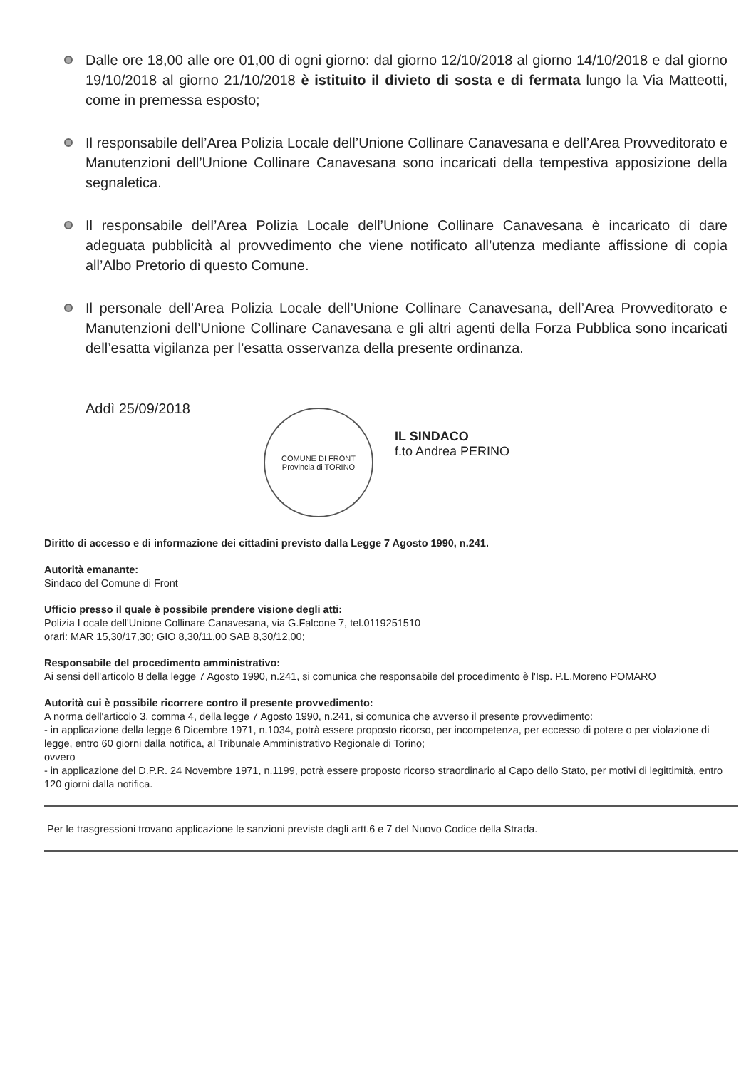Dalle ore 18,00 alle ore 01,00 di ogni giorno: dal giorno 12/10/2018 al giorno 14/10/2018 e dal giorno 19/10/2018 al giorno 21/10/2018 è istituito il divieto di sosta e di fermata lungo la Via Matteotti, come in premessa esposto;
Il responsabile dell’Area Polizia Locale dell’Unione Collinare Canavesana e dell’Area Provveditorato e Manutenzioni dell’Unione Collinare Canavesana sono incaricati della tempestiva apposizione della segnaletica.
Il responsabile dell’Area Polizia Locale dell’Unione Collinare Canavesana è incaricato di dare adeguata pubblicità al provvedimento che viene notificato all’utenza mediante affissione di copia all’Albo Pretorio di questo Comune.
Il personale dell’Area Polizia Locale dell’Unione Collinare Canavesana, dell’Area Provveditorato e Manutenzioni dell’Unione Collinare Canavesana e gli altri agenti della Forza Pubblica sono incaricati dell’esatta vigilanza per l’esatta osservanza della presente ordinanza.
Addì 25/09/2018
COMUNE DI FRONT
Provincia di TORINO
IL SINDACO
f.to Andrea PERINO
Diritto di accesso e di informazione dei cittadini previsto dalla Legge 7 Agosto 1990, n.241.
Autorità emanante:
Sindaco del Comune di Front
Ufficio presso il quale è possibile prendere visione degli atti:
Polizia Locale dell'Unione Collinare Canavesana, via G.Falcone 7, tel.0119251510
orari: MAR 15,30/17,30; GIO 8,30/11,00 SAB 8,30/12,00;
Responsabile del procedimento amministrativo:
Ai sensi dell'articolo 8 della legge 7 Agosto 1990, n.241, si comunica che responsabile del procedimento è l'Isp. P.L.Moreno POMARO
Autorità cui è possibile ricorrere contro il presente provvedimento:
A norma dell'articolo 3, comma 4, della legge 7 Agosto 1990, n.241, si comunica che avverso il presente provvedimento:
- in applicazione della legge 6 Dicembre 1971, n.1034, potrà essere proposto ricorso, per incompetenza, per eccesso di potere o per violazione di legge, entro 60 giorni dalla notifica, al Tribunale Amministrativo Regionale di Torino;
ovvero
- in applicazione del D.P.R. 24 Novembre 1971, n.1199, potrà essere proposto ricorso straordinario al Capo dello Stato, per motivi di legittimità, entro 120 giorni dalla notifica.
Per le trasgressioni trovano applicazione le sanzioni previste dagli artt.6 e 7 del Nuovo Codice della Strada.